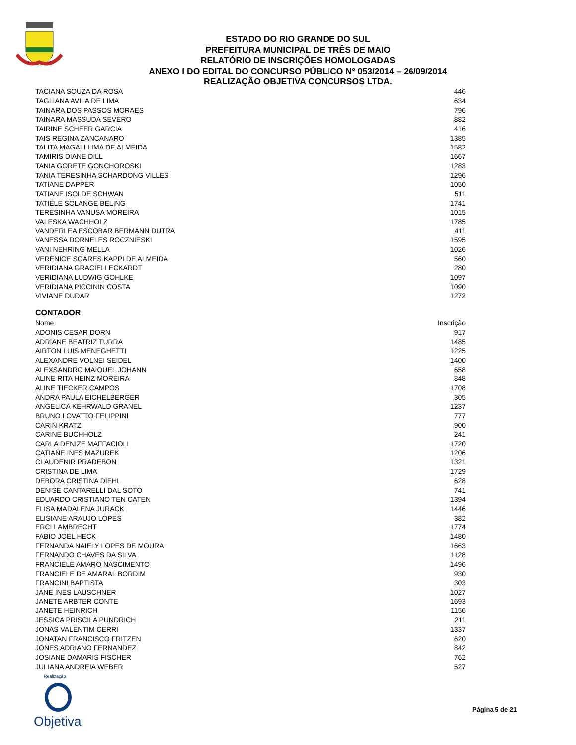ESTADO DO RIO GRANDE DO SUL
PREFEITURA MUNICIPAL DE TRÊS DE MAIO
RELATÓRIO DE INSCRIÇÕES HOMOLOGADAS
ANEXO I DO EDITAL DO CONCURSO PÚBLICO N° 053/2014 – 26/09/2014
REALIZAÇÃO OBJETIVA CONCURSOS LTDA.
| TACIANA SOUZA DA ROSA | 446 |
| TAGLIANA AVILA DE LIMA | 634 |
| TAINARA DOS PASSOS MORAES | 796 |
| TAINARA MASSUDA SEVERO | 882 |
| TAIRINE SCHEER GARCIA | 416 |
| TAIS REGINA ZANCANARO | 1385 |
| TALITA MAGALI LIMA DE ALMEIDA | 1582 |
| TAMIRIS DIANE DILL | 1667 |
| TANIA GORETE GONCHOROSKI | 1283 |
| TANIA TERESINHA SCHARDONG VILLES | 1296 |
| TATIANE DAPPER | 1050 |
| TATIANE ISOLDE SCHWAN | 511 |
| TATIELE SOLANGE BELING | 1741 |
| TERESINHA VANUSA MOREIRA | 1015 |
| VALESKA WACHHOLZ | 1785 |
| VANDERLEA ESCOBAR BERMANN DUTRA | 411 |
| VANESSA DORNELES ROCZNIESKI | 1595 |
| VANI NEHRING MELLA | 1026 |
| VERENICE SOARES KAPPI DE ALMEIDA | 560 |
| VERIDIANA GRACIELI ECKARDT | 280 |
| VERIDIANA LUDWIG GOHLKE | 1097 |
| VERIDIANA PICCININ COSTA | 1090 |
| VIVIANE DUDAR | 1272 |
CONTADOR
| Nome | Inscrição |
| --- | --- |
| ADONIS CESAR DORN | 917 |
| ADRIANE BEATRIZ TURRA | 1485 |
| AIRTON LUIS MENEGHETTI | 1225 |
| ALEXANDRE VOLNEI SEIDEL | 1400 |
| ALEXSANDRO MAIQUEL JOHANN | 658 |
| ALINE RITA HEINZ MOREIRA | 848 |
| ALINE TIECKER CAMPOS | 1708 |
| ANDRA PAULA EICHELBERGER | 305 |
| ANGELICA KEHRWALD GRANEL | 1237 |
| BRUNO LOVATTO FELIPPINI | 777 |
| CARIN KRATZ | 900 |
| CARINE BUCHHOLZ | 241 |
| CARLA DENIZE MAFFACIOLI | 1720 |
| CATIANE INES MAZUREK | 1206 |
| CLAUDENIR PRADEBON | 1321 |
| CRISTINA DE LIMA | 1729 |
| DEBORA CRISTINA DIEHL | 628 |
| DENISE CANTARELLI DAL SOTO | 741 |
| EDUARDO CRISTIANO TEN CATEN | 1394 |
| ELISA MADALENA JURACK | 1446 |
| ELISIANE ARAUJO LOPES | 382 |
| ERCI LAMBRECHT | 1774 |
| FABIO JOEL HECK | 1480 |
| FERNANDA NAIELY LOPES DE MOURA | 1663 |
| FERNANDO CHAVES DA SILVA | 1128 |
| FRANCIELE AMARO NASCIMENTO | 1496 |
| FRANCIELE DE AMARAL BORDIM | 930 |
| FRANCINI BAPTISTA | 303 |
| JANE INES LAUSCHNER | 1027 |
| JANETE ARBTER CONTE | 1693 |
| JANETE HEINRICH | 1156 |
| JESSICA PRISCILA PUNDRICH | 211 |
| JONAS VALENTIM CERRI | 1337 |
| JONATAN FRANCISCO FRITZEN | 620 |
| JONES ADRIANO FERNANDEZ | 842 |
| JOSIANE DAMARIS FISCHER | 762 |
| JULIANA ANDREIA WEBER | 527 |
Realização
Objetiva
Página 5 de 21